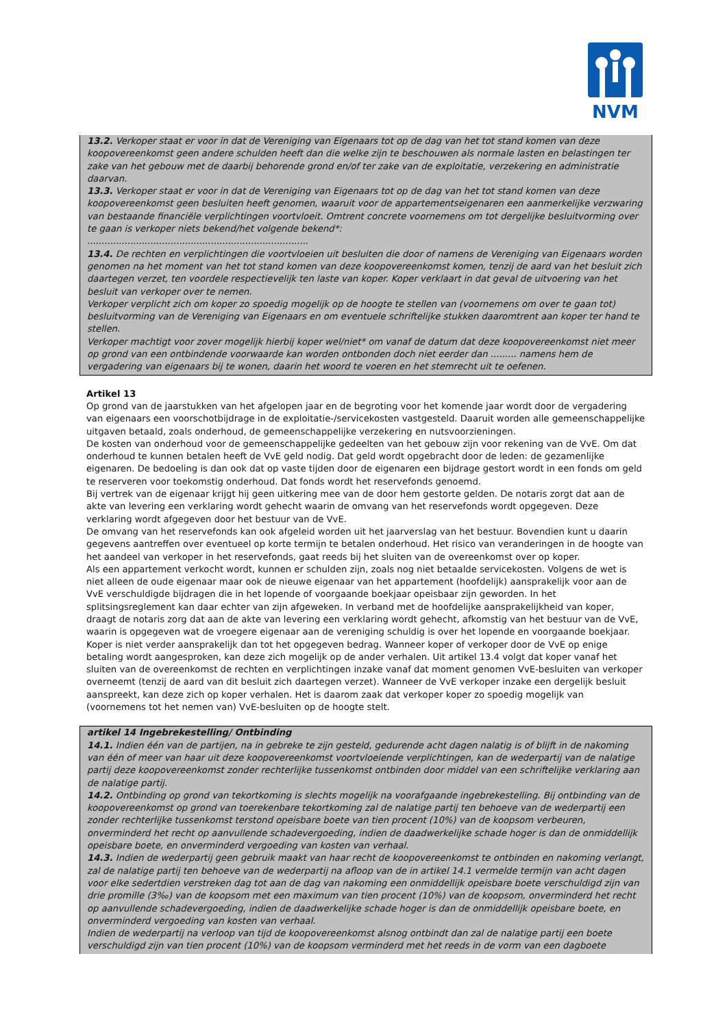NVM
13.2. Verkoper staat er voor in dat de Vereniging van Eigenaars tot op de dag van het tot stand komen van deze koopovereenkomst geen andere schulden heeft dan die welke zijn te beschouwen als normale lasten en belastingen ter zake van het gebouw met de daarbij behorende grond en/of ter zake van de exploitatie, verzekering en administratie daarvan.
13.3. Verkoper staat er voor in dat de Vereniging van Eigenaars tot op de dag van het tot stand komen van deze koopovereenkomst geen besluiten heeft genomen, waaruit voor de appartementseigenaren een aanmerkelijke verzwaring van bestaande financiële verplichtingen voortvloeit. Omtrent concrete voornemens om tot dergelijke besluitvorming over te gaan is verkoper niets bekend/het volgende bekend*:
.............................................................................
13.4. De rechten en verplichtingen die voortvloeien uit besluiten die door of namens de Vereniging van Eigenaars worden genomen na het moment van het tot stand komen van deze koopovereenkomst komen, tenzij de aard van het besluit zich daartegen verzet, ten voordele respectievelijk ten laste van koper. Koper verklaart in dat geval de uitvoering van het besluit van verkoper over te nemen.
Verkoper verplicht zich om koper zo spoedig mogelijk op de hoogte te stellen van (voornemens om over te gaan tot) besluitvorming van de Vereniging van Eigenaars en om eventuele schriftelijke stukken daaromtrent aan koper ter hand te stellen.
Verkoper machtigt voor zover mogelijk hierbij koper wel/niet* om vanaf de datum dat deze koopovereenkomst niet meer op grond van een ontbindende voorwaarde kan worden ontbonden doch niet eerder dan ......... namens hem de vergadering van eigenaars bij te wonen, daarin het woord te voeren en het stemrecht uit te oefenen.
Artikel 13
Op grond van de jaarstukken van het afgelopen jaar en de begroting voor het komende jaar wordt door de vergadering van eigenaars een voorschotbijdrage in de exploitatie-/servicekosten vastgesteld. Daaruit worden alle gemeenschappelijke uitgaven betaald, zoals onderhoud, de gemeenschappelijke verzekering en nutsvoorzieningen.
De kosten van onderhoud voor de gemeenschappelijke gedeelten van het gebouw zijn voor rekening van de VvE. Om dat onderhoud te kunnen betalen heeft de VvE geld nodig. Dat geld wordt opgebracht door de leden: de gezamenlijke eigenaren. De bedoeling is dan ook dat op vaste tijden door de eigenaren een bijdrage gestort wordt in een fonds om geld te reserveren voor toekomstig onderhoud. Dat fonds wordt het reservefonds genoemd.
Bij vertrek van de eigenaar krijgt hij geen uitkering mee van de door hem gestorte gelden. De notaris zorgt dat aan de akte van levering een verklaring wordt gehecht waarin de omvang van het reservefonds wordt opgegeven. Deze verklaring wordt afgegeven door het bestuur van de VvE.
De omvang van het reservefonds kan ook afgeleid worden uit het jaarverslag van het bestuur. Bovendien kunt u daarin gegevens aantreffen over eventueel op korte termijn te betalen onderhoud. Het risico van veranderingen in de hoogte van het aandeel van verkoper in het reservefonds, gaat reeds bij het sluiten van de overeenkomst over op koper.
Als een appartement verkocht wordt, kunnen er schulden zijn, zoals nog niet betaalde servicekosten. Volgens de wet is niet alleen de oude eigenaar maar ook de nieuwe eigenaar van het appartement (hoofdelijk) aansprakelijk voor aan de VvE verschuldigde bijdragen die in het lopende of voorgaande boekjaar opeisbaar zijn geworden. In het splitsingsreglement kan daar echter van zijn afgeweken. In verband met de hoofdelijke aansprakelijkheid van koper, draagt de notaris zorg dat aan de akte van levering een verklaring wordt gehecht, afkomstig van het bestuur van de VvE, waarin is opgegeven wat de vroegere eigenaar aan de vereniging schuldig is over het lopende en voorgaande boekjaar. Koper is niet verder aansprakelijk dan tot het opgegeven bedrag. Wanneer koper of verkoper door de VvE op enige betaling wordt aangesproken, kan deze zich mogelijk op de ander verhalen. Uit artikel 13.4 volgt dat koper vanaf het sluiten van de overeenkomst de rechten en verplichtingen inzake vanaf dat moment genomen VvE-besluiten van verkoper overneemt (tenzij de aard van dit besluit zich daartegen verzet). Wanneer de VvE verkoper inzake een dergelijk besluit aanspreekt, kan deze zich op koper verhalen. Het is daarom zaak dat verkoper koper zo spoedig mogelijk van (voornemens tot het nemen van) VvE-besluiten op de hoogte stelt.
artikel 14 Ingebrekestelling/ Ontbinding
14.1. Indien één van de partijen, na in gebreke te zijn gesteld, gedurende acht dagen nalatig is of blijft in de nakoming van één of meer van haar uit deze koopovereenkomst voortvloeiende verplichtingen, kan de wederpartij van de nalatige partij deze koopovereenkomst zonder rechterlijke tussenkomst ontbinden door middel van een schriftelijke verklaring aan de nalatige partij.
14.2. Ontbinding op grond van tekortkoming is slechts mogelijk na voorafgaande ingebrekestelling. Bij ontbinding van de koopovereenkomst op grond van toerekenbare tekortkoming zal de nalatige partij ten behoeve van de wederpartij een zonder rechterlijke tussenkomst terstond opeisbare boete van tien procent (10%) van de koopsom verbeuren, onverminderd het recht op aanvullende schadevergoeding, indien de daadwerkelijke schade hoger is dan de onmiddellijk opeisbare boete, en onverminderd vergoeding van kosten van verhaal.
14.3. Indien de wederpartij geen gebruik maakt van haar recht de koopovereenkomst te ontbinden en nakoming verlangt, zal de nalatige partij ten behoeve van de wederpartij na afloop van de in artikel 14.1 vermelde termijn van acht dagen voor elke sedertdien verstreken dag tot aan de dag van nakoming een onmiddellijk opeisbare boete verschuldigd zijn van drie promille (3‰) van de koopsom met een maximum van tien procent (10%) van de koopsom, onverminderd het recht op aanvullende schadevergoeding, indien de daadwerkelijke schade hoger is dan de onmiddellijk opeisbare boete, en onverminderd vergoeding van kosten van verhaal.
Indien de wederpartij na verloop van tijd de koopovereenkomst alsnog ontbindt dan zal de nalatige partij een boete verschuldigd zijn van tien procent (10%) van de koopsom verminderd met het reeds in de vorm van een dagboete